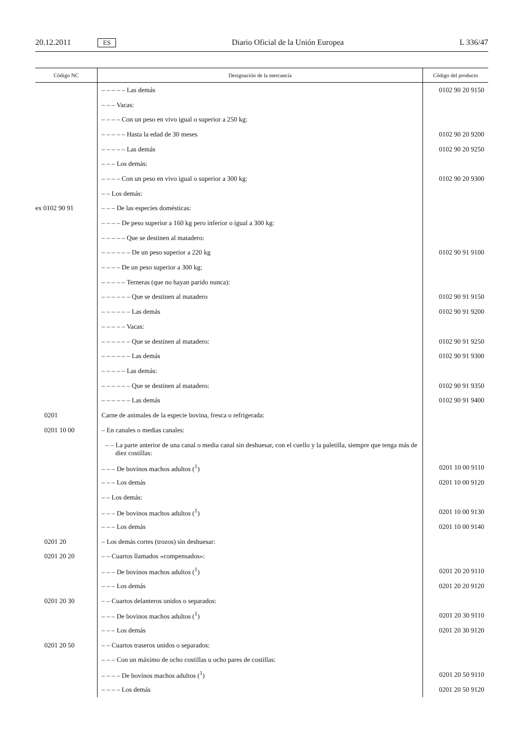20.12.2011 ES Diario Oficial de la Unión Europea L 336/47
| Código NC | Designación de la mercancía | Código del producto |
| --- | --- | --- |
| | – – – – – Las demás | 0102 90 20 9150 |
| | – – – Vacas: | |
| | – – – – Con un peso en vivo igual o superior a 250 kg: | |
| | – – – – – Hasta la edad de 30 meses | 0102 90 20 9200 |
| | – – – – – Las demás | 0102 90 20 9250 |
| | – – – Los demás: | |
| | – – – – Con un peso en vivo igual o superior a 300 kg: | 0102 90 20 9300 |
| | – – Los demás: | |
| ex 0102 90 91 | – – – De las especies domésticas: | |
| | – – – – De peso superior a 160 kg pero inferior o igual a 300 kg: | |
| | – – – – – Que se destinen al matadero: | |
| | – – – – – – De un peso superior a 220 kg | 0102 90 91 9100 |
| | – – – – De un peso superior a 300 kg: | |
| | – – – – – Terneras (que no hayan parido nunca): | |
| | – – – – – – Que se destinen al matadero | 0102 90 91 9150 |
| | – – – – – – Las demás | 0102 90 91 9200 |
| | – – – – – Vacas: | |
| | – – – – – – Que se destinen al matadero: | 0102 90 91 9250 |
| | – – – – – – Las demás | 0102 90 91 9300 |
| | – – – – – Las demás: | |
| | – – – – – – Que se destinen al matadero: | 0102 90 91 9350 |
| | – – – – – – Las demás | 0102 90 91 9400 |
| 0201 | Carne de animales de la especie bovina, fresca o refrigerada: | |
| 0201 10 00 | – En canales o medias canales: | |
| | – – La parte anterior de una canal o media canal sin deshuesar, con el cuello y la paletilla, siempre que tenga más de diez costillas: | |
| | – – – De bovinos machos adultos (<sup>1</sup>) | 0201 10 00 9110 |
| | – – – Los demás | 0201 10 00 9120 |
| | – – Los demás: | |
| | – – – De bovinos machos adultos (<sup>1</sup>) | 0201 10 00 9130 |
| | – – – Los demás | 0201 10 00 9140 |
| 0201 20 | – Los demás cortes (trozos) sin deshuesar: | |
| 0201 20 20 | – – Cuartos llamados «compensados»: | |
| | – – – De bovinos machos adultos (<sup>1</sup>) | 0201 20 20 9110 |
| | – – – Los demás | 0201 20 20 9120 |
| 0201 20 30 | – – Cuartos delanteros unidos o separados: | |
| | – – – De bovinos machos adultos (<sup>1</sup>) | 0201 20 30 9110 |
| | – – – Los demás | 0201 20 30 9120 |
| 0201 20 50 | – – Cuartos traseros unidos o separados: | |
| | – – – Con un máximo de ocho costillas u ocho pares de costillas: | |
| | – – – – De bovinos machos adultos (<sup>1</sup>) | 0201 20 50 9110 |
| | – – – – Los demás | 0201 20 50 9120 |